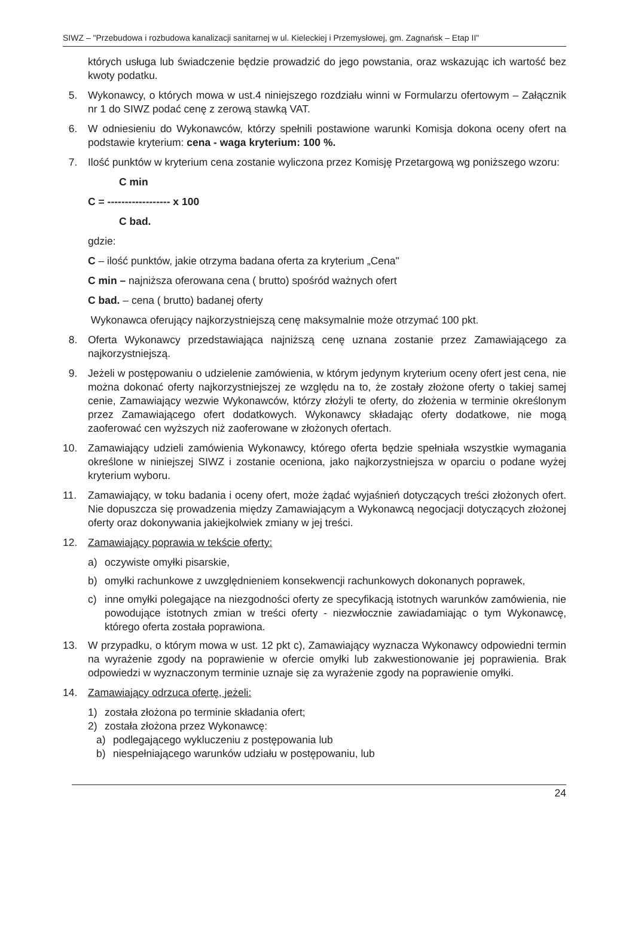SIWZ – "Przebudowa i rozbudowa kanalizacji sanitarnej w ul. Kieleckiej i Przemysłowej, gm. Zagnańsk – Etap II"
których usługa lub świadczenie będzie prowadzić do jego powstania, oraz wskazując ich wartość bez kwoty podatku.
5. Wykonawcy, o których mowa w ust.4 niniejszego rozdziału winni w Formularzu ofertowym – Załącznik nr 1 do SIWZ podać cenę z zerową stawką VAT.
6. W odniesieniu do Wykonawców, którzy spełnili postawione warunki Komisja dokona oceny ofert na podstawie kryterium: cena - waga kryterium: 100 %.
7. Ilość punktów w kryterium cena zostanie wyliczona przez Komisję Przetargową wg poniższego wzoru:
C min
C = ------------------ x 100
C bad.
gdzie:
C – ilość punktów, jakie otrzyma badana oferta za kryterium „Cena"
C min – najniższa oferowana cena ( brutto) spośród ważnych ofert
C bad. – cena ( brutto) badanej oferty
Wykonawca oferujący najkorzystniejszą cenę maksymalnie może otrzymać 100 pkt.
8. Oferta Wykonawcy przedstawiająca najniższą cenę uznana zostanie przez Zamawiającego za najkorzystniejszą.
9. Jeżeli w postępowaniu o udzielenie zamówienia, w którym jedynym kryterium oceny ofert jest cena, nie można dokonać oferty najkorzystniejszej ze względu na to, że zostały złożone oferty o takiej samej cenie, Zamawiający wezwie Wykonawców, którzy złożyli te oferty, do złożenia w terminie określonym przez Zamawiającego ofert dodatkowych. Wykonawcy składając oferty dodatkowe, nie mogą zaoferować cen wyższych niż zaoferowane w złożonych ofertach.
10. Zamawiający udzieli zamówienia Wykonawcy, którego oferta będzie spełniała wszystkie wymagania określone w niniejszej SIWZ i zostanie oceniona, jako najkorzystniejsza w oparciu o podane wyżej kryterium wyboru.
11. Zamawiający, w toku badania i oceny ofert, może żądać wyjaśnień dotyczących treści złożonych ofert. Nie dopuszcza się prowadzenia między Zamawiającym a Wykonawcą negocjacji dotyczących złożonej oferty oraz dokonywania jakiejkolwiek zmiany w jej treści.
12. Zamawiający poprawia w tekście oferty:
a) oczywiste omyłki pisarskie,
b) omyłki rachunkowe z uwzględnieniem konsekwencji rachunkowych dokonanych poprawek,
c) inne omyłki polegające na niezgodności oferty ze specyfikacją istotnych warunków zamówienia, nie powodujące istotnych zmian w treści oferty - niezwłocznie zawiadamiając o tym Wykonawcę, którego oferta została poprawiona.
13. W przypadku, o którym mowa w ust. 12 pkt c), Zamawiający wyznacza Wykonawcy odpowiedni termin na wyrażenie zgody na poprawienie w ofercie omyłki lub zakwestionowanie jej poprawienia. Brak odpowiedzi w wyznaczonym terminie uznaje się za wyrażenie zgody na poprawienie omyłki.
14. Zamawiający odrzuca ofertę, jeżeli:
1) została złożona po terminie składania ofert;
2) została złożona przez Wykonawcę:
a) podlegającego wykluczeniu z postępowania lub
b) niespełniającego warunków udziału w postępowaniu, lub
24